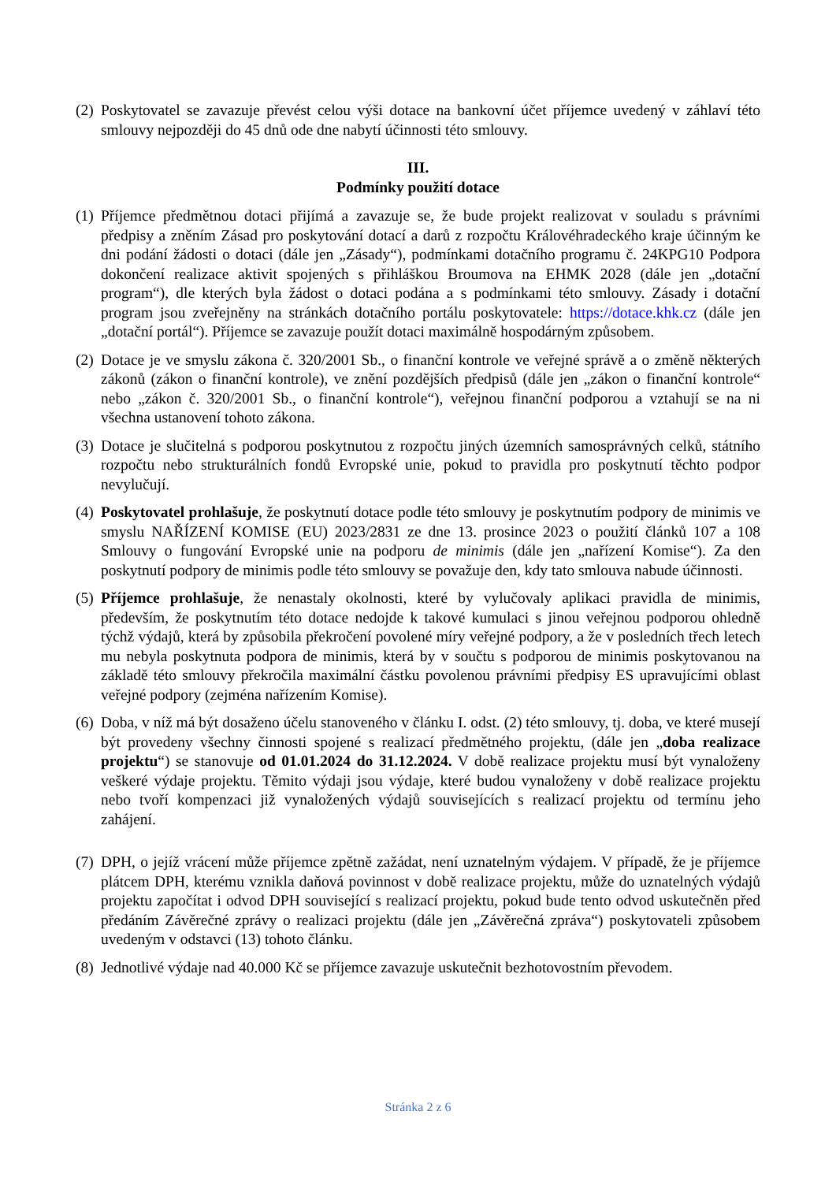(2) Poskytovatel se zavazuje převést celou výši dotace na bankovní účet příjemce uvedený v záhlaví této smlouvy nejpozději do 45 dnů ode dne nabytí účinnosti této smlouvy.
III.
Podmínky použití dotace
(1) Příjemce předmětnou dotaci přijímá a zavazuje se, že bude projekt realizovat v souladu s právními předpisy a zněním Zásad pro poskytování dotací a darů z rozpočtu Královéhradeckého kraje účinným ke dni podání žádosti o dotaci (dále jen „Zásady“), podmínkami dotačního programu č. 24KPG10 Podpora dokončení realizace aktivit spojených s přihláškou Broumova na EHMK 2028 (dále jen „dotační program“), dle kterých byla žádost o dotaci podána a s podmínkami této smlouvy. Zásady i dotační program jsou zveřejněny na stránkách dotačního portálu poskytovatele: https://dotace.khk.cz (dále jen „dotační portál“). Příjemce se zavazuje použít dotaci maximálně hospodárným způsobem.
(2) Dotace je ve smyslu zákona č. 320/2001 Sb., o finanční kontrole ve veřejné správě a o změně některých zákonů (zákon o finanční kontrole), ve znění pozdějších předpisů (dále jen „zákon o finanční kontrole“ nebo „zákon č. 320/2001 Sb., o finanční kontrole“), veřejnou finanční podporou a vztahují se na ni všechna ustanovení tohoto zákona.
(3) Dotace je slučitelná s podporou poskytnutou z rozpočtu jiných územních samosprávných celků, státního rozpočtu nebo strukturálních fondů Evropské unie, pokud to pravidla pro poskytnutí těchto podpor nevylučují.
(4) Poskytovatel prohlašuje, že poskytnutí dotace podle této smlouvy je poskytnutím podpory de minimis ve smyslu NAŘÍZENÍ KOMISE (EU) 2023/2831 ze dne 13. prosince 2023 o použití článků 107 a 108 Smlouvy o fungování Evropské unie na podporu de minimis (dále jen „nařízení Komise“). Za den poskytnutí podpory de minimis podle této smlouvy se považuje den, kdy tato smlouva nabude účinnosti.
(5) Příjemce prohlašuje, že nenastaly okolnosti, které by vylučovaly aplikaci pravidla de minimis, především, že poskytnutím této dotace nedojde k takové kumulaci s jinou veřejnou podporou ohledně týchž výdajů, která by způsobila překročení povolené míry veřejné podpory, a že v posledních třech letech mu nebyla poskytnuta podpora de minimis, která by v součtu s podporou de minimis poskytovanou na základě této smlouvy překročila maximální částku povolenou právními předpisy ES upravujícími oblast veřejné podpory (zejména nařízením Komise).
(6) Doba, v níž má být dosaženo účelu stanoveného v článku I. odst. (2) této smlouvy, tj. doba, ve které musejí být provedeny všechny činnosti spojené s realizací předmětného projektu, (dále jen „doba realizace projektu“) se stanovuje od 01.01.2024 do 31.12.2024. V době realizace projektu musí být vynaloženy veškeré výdaje projektu. Těmito výdaji jsou výdaje, které budou vynaloženy v době realizace projektu nebo tvoří kompenzaci již vynaložených výdajů souvisejících s realizací projektu od termínu jeho zahájení.
(7) DPH, o jejíž vrácení může příjemce zpětně zažádat, není uznatelným výdajem. V případě, že je příjemce plátcem DPH, kterému vznikla daňová povinnost v době realizace projektu, může do uznatelných výdajů projektu započítat i odvod DPH související s realizací projektu, pokud bude tento odvod uskutečněn před předáním Závěrečné zprávy o realizaci projektu (dále jen „Závěrečná zpráva“) poskytovateli způsobem uvedeným v odstavci (13) tohoto článku.
(8) Jednotlivé výdaje nad 40.000 Kč se příjemce zavazuje uskutečnit bezhotovostním převodem.
Stránka 2 z 6